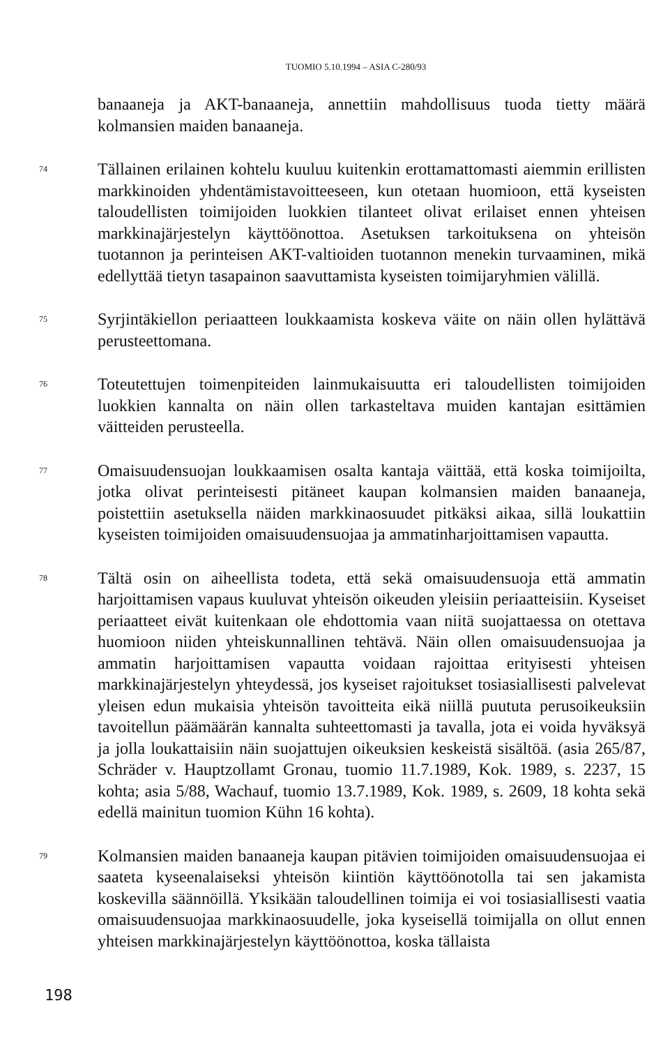TUOMIO 5.10.1994 – ASIA C-280/93
banaaneja ja AKT-banaaneja, annettiin mahdollisuus tuoda tietty määrä kolmansien maiden banaaneja.
74
Tällainen erilainen kohtelu kuuluu kuitenkin erottamattomasti aiemmin erillisten markkinoiden yhdentämistavoitteeseen, kun otetaan huomioon, että kyseisten taloudellisten toimijoiden luokkien tilanteet olivat erilaiset ennen yhteisen markkinajärjestelyn käyttöönottoa. Asetuksen tarkoituksena on yhteisön tuotannon ja perinteisen AKT-valtioiden tuotannon menekin turvaaminen, mikä edellyttää tietyn tasapainon saavuttamista kyseisten toimijaryhmien välillä.
75
Syrjintäkiellon periaatteen loukkaamista koskeva väite on näin ollen hylättävä perusteettomana.
76
Toteutettujen toimenpiteiden lainmukaisuutta eri taloudellisten toimijoiden luokkien kannalta on näin ollen tarkasteltava muiden kantajan esittämien väitteiden perusteella.
77
Omaisuudensuojan loukkaamisen osalta kantaja väittää, että koska toimijoilta, jotka olivat perinteisesti pitäneet kaupan kolmansien maiden banaaneja, poistettiin asetuksella näiden markkinaosuudet pitkäksi aikaa, sillä loukattiin kyseisten toimijoiden omaisuudensuojaa ja ammatinharjoittamisen vapautta.
78
Tältä osin on aiheellista todeta, että sekä omaisuudensuoja että ammatin harjoittamisen vapaus kuuluvat yhteisön oikeuden yleisiin periaatteisiin. Kyseiset periaatteet eivät kuitenkaan ole ehdottomia vaan niitä suojattaessa on otettava huomioon niiden yhteiskunnallinen tehtävä. Näin ollen omaisuudensuojaa ja ammatin harjoittamisen vapautta voidaan rajoittaa erityisesti yhteisen markkinajärjestelyn yhteydessä, jos kyseiset rajoitukset tosiasiallisesti palvelevat yleisen edun mukaisia yhteisön tavoitteita eikä niillä puututa perusoikeuksiin tavoitellun päämäärän kannalta suhteettomasti ja tavalla, jota ei voida hyväksyä ja jolla loukattaisiin näin suojattujen oikeuksien keskeistä sisältöä. (asia 265/87, Schräder v. Hauptzollamt Gronau, tuomio 11.7.1989, Kok. 1989, s. 2237, 15 kohta; asia 5/88, Wachauf, tuomio 13.7.1989, Kok. 1989, s. 2609, 18 kohta sekä edellä mainitun tuomion Kühn 16 kohta).
79
Kolmansien maiden banaaneja kaupan pitävien toimijoiden omaisuudensuojaa ei saateta kyseenalaiseksi yhteisön kiintiön käyttöönotolla tai sen jakamista koskevilla säännöillä. Yksikään taloudellinen toimija ei voi tosiasiallisesti vaatia omaisuudensuojaa markkinaosuudelle, joka kyseisellä toimijalla on ollut ennen yhteisen markkinajärjestelyn käyttöönottoa, koska tällaista
198